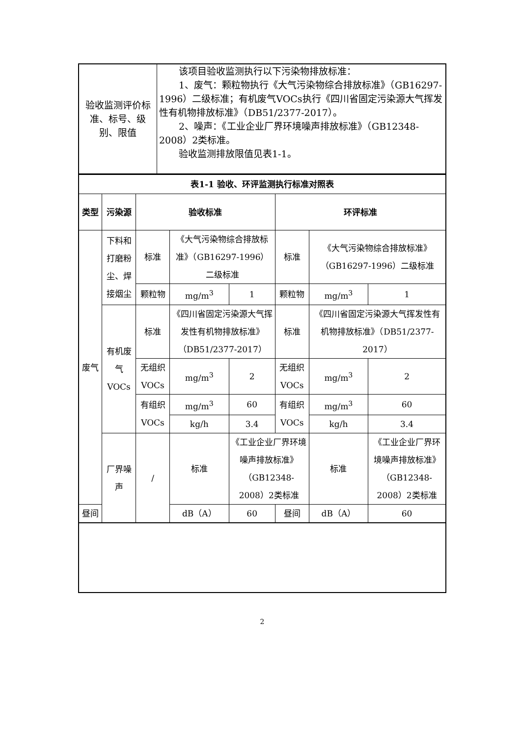| 验收监测评价标准、标号、级别、限值 | 该项目验收监测执行以下污染物排放标准： 1、废气：颗粒物执行《大气污染物综合排放标准》（GB16297-1996）二级标准；有机废气VOCs执行《四川省固定污染源大气挥发性有机物排放标准》（DB51/2377-2017）。 2、噪声：《工业企业厂界环境噪声排放标准》（GB12348-2008）2类标准。 验收监测排放限值见表1-1。 |
| 表1-1 验收、环评监测执行标准对照表 | | | | | | | |
| --- | --- | --- | --- | --- | --- | --- | --- |
| 类型 | 污染源 | 验收标准 | | | 环评标准 | | |
| 废气 | 下料和打磨粉尘、焊接烟尘 | 标准 | 《大气污染物综合排放标准》（GB16297-1996）二级标准 | | 标准 | 《大气污染物综合排放标准》（GB16297-1996）二级标准 | |
| | | 颗粒物 | mg/m<sup>3</sup> | 1 | 颗粒物 | mg/m<sup>3</sup> | 1 |
| | 有机废气VOCs | 标准 | 《四川省固定污染源大气挥发性有机物排放标准》（DB51/2377-2017） | | 标准 | 《四川省固定污染源大气挥发性有机物排放标准》（DB51/2377-2017） | |
| | | 无组织VOCs | mg/m<sup>3</sup> | 2 | 无组织VOCs | mg/m<sup>3</sup> | 2 |
| | | 有组织VOCs | mg/m<sup>3</sup> | 60 | 有组织VOCs | mg/m<sup>3</sup> | 60 |
| | | | kg/h | 3.4 | | kg/h | 3.4 |
| | 厂界噪声 | / | 标准 | 《工业企业厂界环境噪声排放标准》（GB12348-2008）2类标准 | | 标准 | 《工业企业厂界环境噪声排放标准》（GB12348-2008）2类标准 |
| 昼间 | | | dB（A） | 60 | 昼间 | dB（A） | 60 |
2